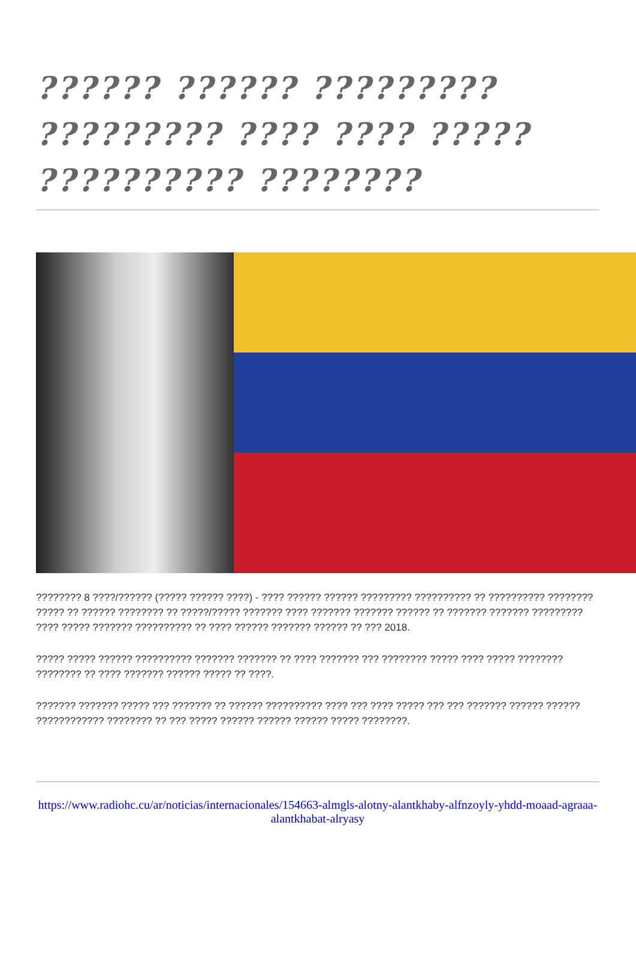?????? ?????? ?????????
????????? ???? ???? ?????
?????????? ????????
???????? 8 ????/?????? (????? ?????? ????) - ???? ?????? ?????? ????????? ?????????? ?? ?????????? ???????? ????? ?? ?????? ???????? ?? ?????/????? ??????? ???? ??????? ??????? ?????? ?? ??????? ??????? ????????? ???? ????? ??????? ?????????? ?? ???? ?????? ??????? ?????? ?? ??? 2018.
????? ????? ?????? ?????????? ??????? ??????? ?? ???? ??????? ??? ???????? ????? ???? ????? ???????? ???????? ?? ???? ??????? ?????? ????? ?? ????.
??????? ??????? ????? ??? ??????? ?? ?????? ?????????? ???? ??? ???? ????? ??? ??? ??????? ?????? ?????? ???????????? ???????? ?? ??? ????? ?????? ?????? ?????? ????? ????????.
https://www.radiohc.cu/ar/noticias/internacionales/154663-almgls-alotny-alantkhaby-alfnzoyly-yhdd-moaad-agraaa-alantkhabat-alryasy